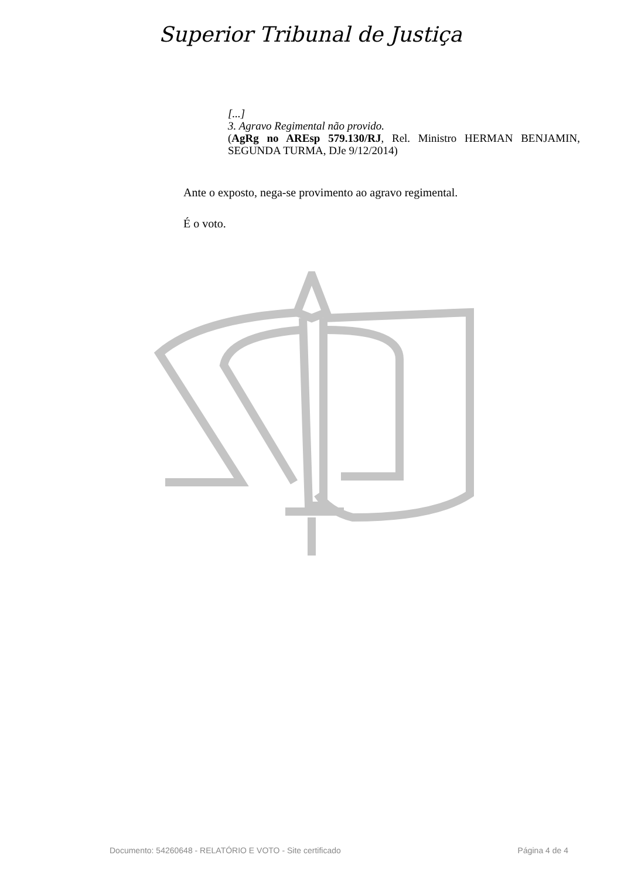Superior Tribunal de Justiça
[...]
3. Agravo Regimental não provido.
(AgRg no AREsp 579.130/RJ, Rel. Ministro HERMAN BENJAMIN, SEGUNDA TURMA, DJe 9/12/2014)
Ante o exposto, nega-se provimento ao agravo regimental.
É o voto.
Documento: 54260648 - RELATÓRIO E VOTO - Site certificado Página 4 de 4